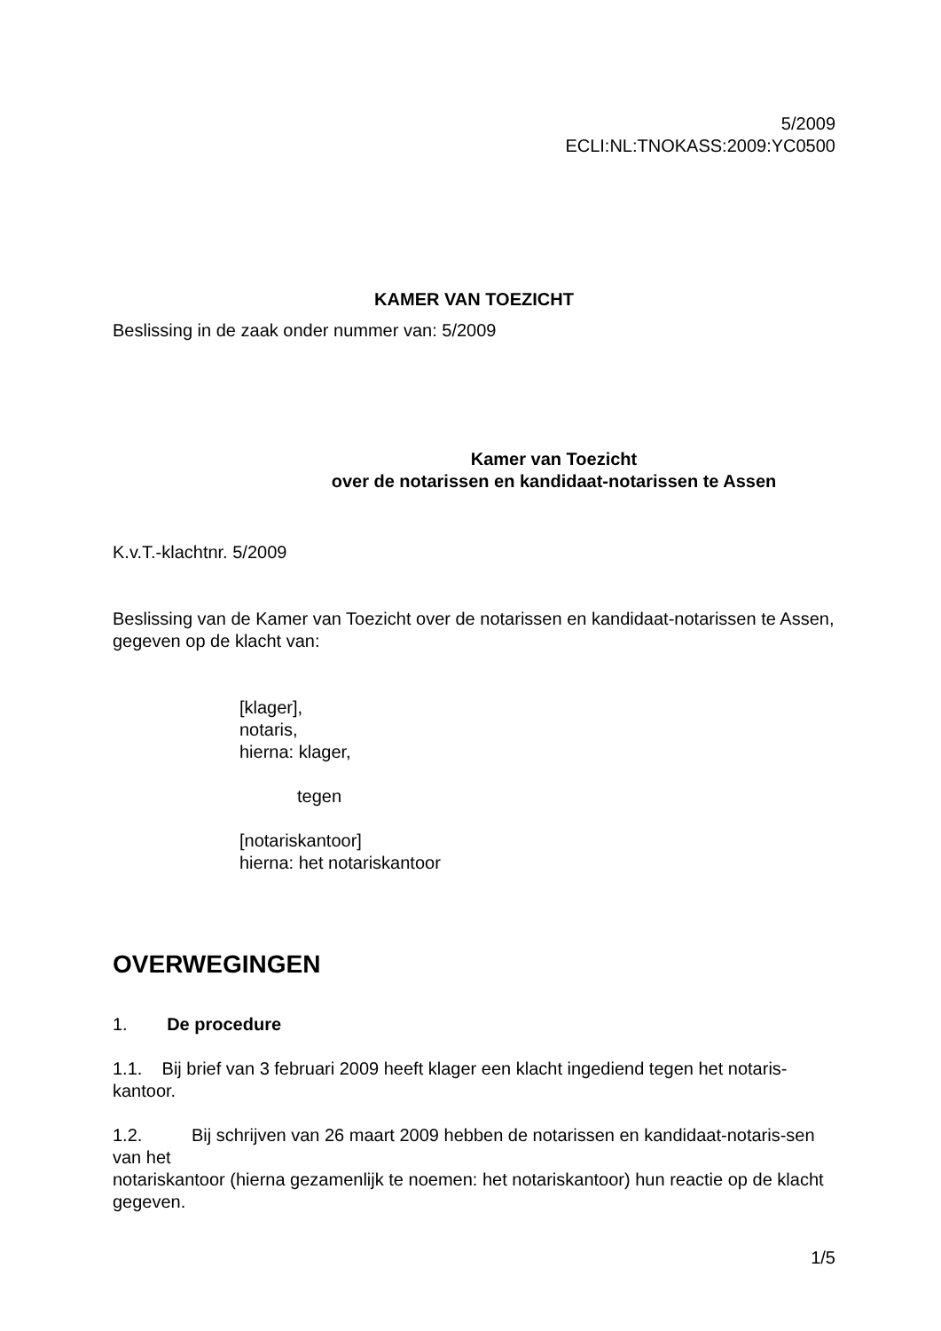5/2009
ECLI:NL:TNOKASS:2009:YC0500
KAMER VAN TOEZICHT
Beslissing in de zaak onder nummer van: 5/2009
Kamer van Toezicht
over de notarissen en kandidaat-notarissen te Assen
K.v.T.-klachtnr. 5/2009
Beslissing van de Kamer van Toezicht over de notarissen en kandidaat-notarissen te Assen, gegeven op de klacht van:
[klager],
notaris,
hierna: klager,
tegen
[notariskantoor]
hierna: het notariskantoor
OVERWEGINGEN
1. De procedure
1.1. Bij brief van 3 februari 2009 heeft klager een klacht ingediend tegen het notaris-kantoor.
1.2. Bij schrijven van 26 maart 2009 hebben de notarissen en kandidaat-notaris-sen van het
notariskantoor (hierna gezamenlijk te noemen: het notariskantoor) hun reactie op de klacht
gegeven.
1/5